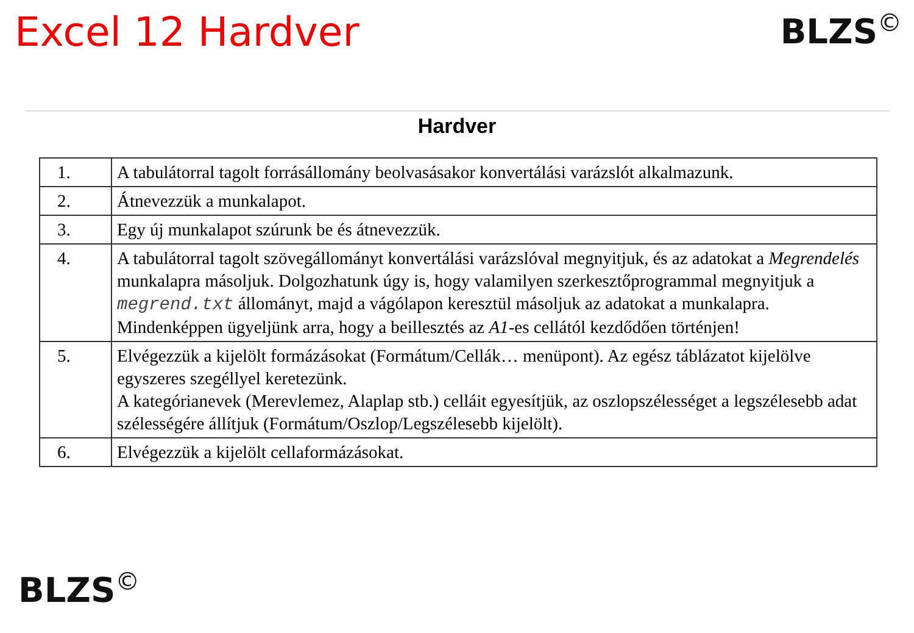Excel 12 Hardver
BLZS<sup>©</sup>
Hardver
| 1. | A tabulátorral tagolt forrásállomány beolvasásakor konvertálási varázslót alkalmazunk. |
| 2. | Átnevezzük a munkalapot. |
| 3. | Egy új munkalapot szúrunk be és átnevezzük. |
| 4. | A tabulátorral tagolt szövegállományt konvertálási varázslóval megnyitjuk, és az adatokat a Megrendelés munkalapra másoljuk. Dolgozhatunk úgy is, hogy valamilyen szerkesztőprogrammal megnyitjuk a megrend.txt állományt, majd a vágólapon keresztül másoljuk az adatokat a munkalapra. Mindenképpen ügyeljünk arra, hogy a beillesztés az A1 -es cellától kezdődően történjen! |
| 5. | Elvégezzük a kijelölt formázásokat (Formátum/Cellák… menüpont). Az egész táblázatot kijelölve egyszeres szegéllyel keretezünk. A kategórianevek (Merevlemez, Alaplap stb.) celláit egyesítjük, az oszlopszélességet a legszélesebb adat szélességére állítjuk (Formátum/Oszlop/Legszélesebb kijelölt). |
| 6. | Elvégezzük a kijelölt cellaformázásokat. |
BLZS<sup>©</sup>